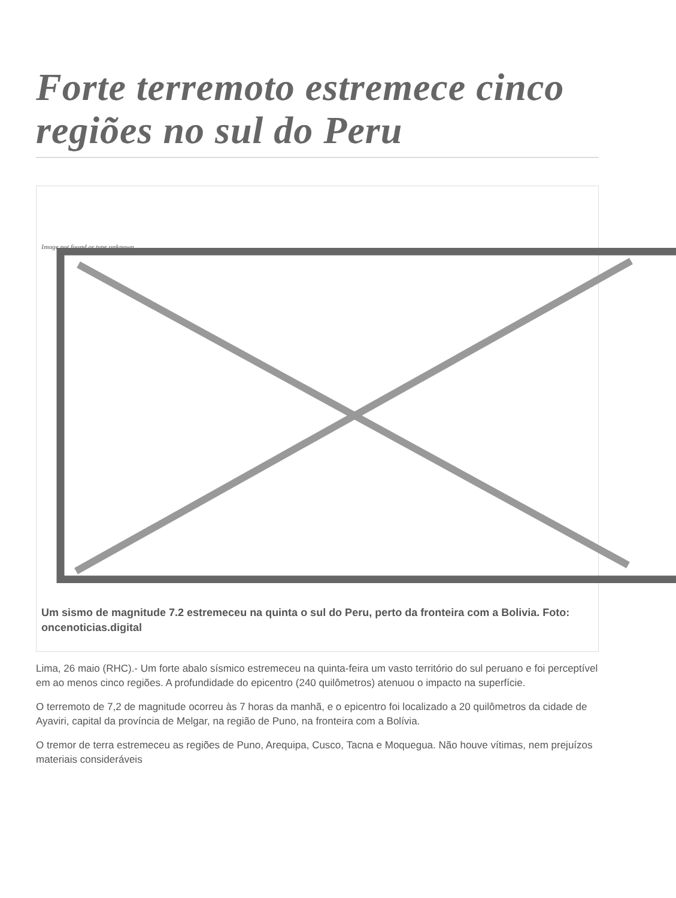Forte terremoto estremece cinco regiões no sul do Peru
Image not found or type unknown
Um sismo de magnitude 7.2 estremeceu na quinta o sul do Peru, perto da fronteira com a Bolivia. Foto: oncenoticias.digital
Lima, 26 maio (RHC).- Um forte abalo sísmico estremeceu na quinta-feira um vasto território do sul peruano e foi perceptível em ao menos cinco regiões. A profundidade do epicentro (240 quilômetros) atenuou o impacto na superfície.
O terremoto de 7,2 de magnitude ocorreu às 7 horas da manhã, e o epicentro foi localizado a 20 quilômetros da cidade de Ayaviri, capital da província de Melgar, na região de Puno, na fronteira com a Bolívia.
O tremor de terra estremeceu as regiões de Puno, Arequipa, Cusco, Tacna e Moquegua. Não houve vítimas, nem prejuízos materiais consideráveis